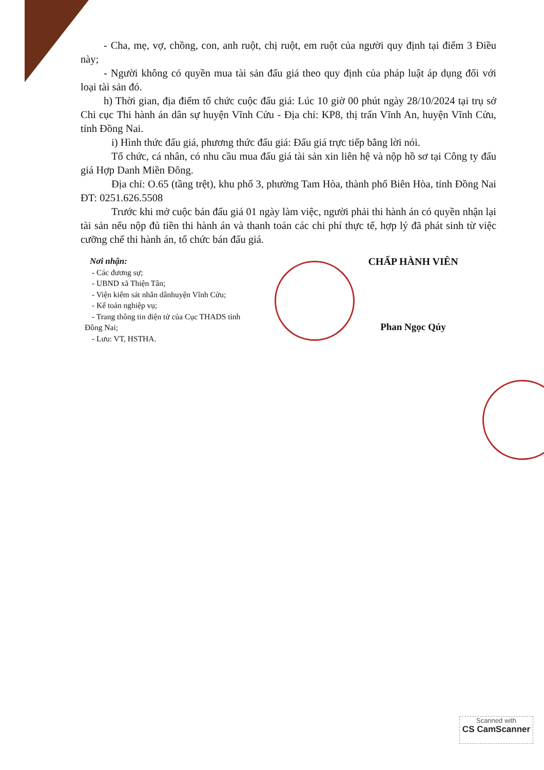- Cha, mẹ, vợ, chồng, con, anh ruột, chị ruột, em ruột của người quy định tại điểm 3 Điều này;
- Người không có quyền mua tài sản đấu giá theo quy định của pháp luật áp dụng đối với loại tài sản đó.
h) Thời gian, địa điểm tổ chức cuộc đấu giá: Lúc 10 giờ 00 phút ngày 28/10/2024 tại trụ sở Chi cục Thi hành án dân sự huyện Vĩnh Cửu - Địa chỉ: KP8, thị trấn Vĩnh An, huyện Vĩnh Cửu, tỉnh Đồng Nai.
i) Hình thức đấu giá, phương thức đấu giá: Đấu giá trực tiếp bằng lời nói.
Tổ chức, cá nhân, có nhu cầu mua đấu giá tài sản xin liên hệ và nộp hồ sơ tại Công ty đấu giá Hợp Danh Miền Đông.
Địa chỉ: O.65 (tầng trệt), khu phố 3, phường Tam Hòa, thành phố Biên Hòa, tỉnh Đồng Nai ĐT: 0251.626.5508
Trước khi mở cuộc bán đấu giá 01 ngày làm việc, người phải thi hành án có quyền nhận lại tài sản nếu nộp đủ tiền thi hành án và thanh toán các chi phí thực tế, hợp lý đã phát sinh từ việc cưỡng chế thi hành án, tổ chức bán đấu giá.
Nơi nhận:
- Các đương sự;
- UBND xã Thiện Tân;
- Viện kiểm sát nhân dânhuyện Vĩnh Cửu;
- Kế toán nghiệp vụ;
- Trang thông tin điện tử của Cục THADS tỉnh
Đồng Nai;
- Lưu: VT, HSTHA.
CHẤP HÀNH VIÊN
Phan Ngọc Qúy
Scanned with
CS CamScanner